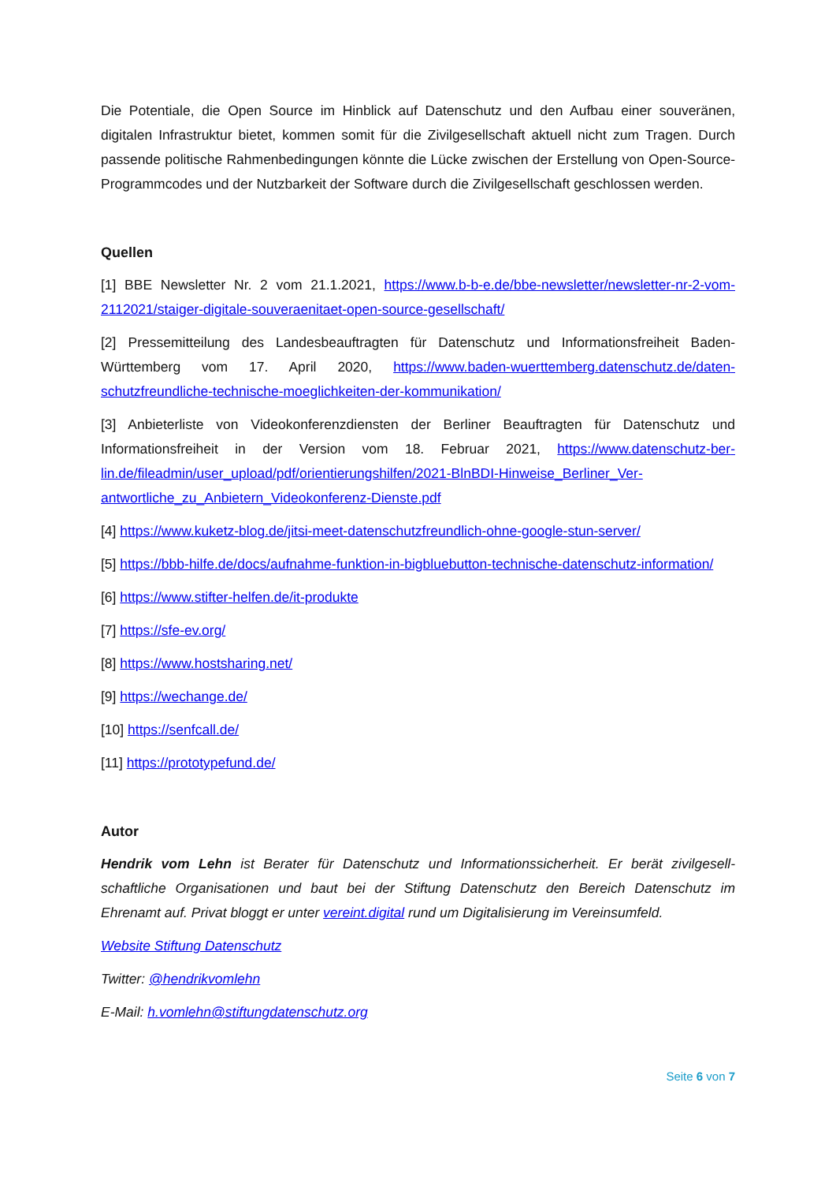Die Potentiale, die Open Source im Hinblick auf Datenschutz und den Aufbau einer souverä­nen, digitalen Infrastruktur bietet, kommen somit für die Zivilgesellschaft aktuell nicht zum Tragen. Durch passende politische Rahmenbedingungen könnte die Lücke zwischen der Er­stellung von Open-Source-Programmcodes und der Nutzbarkeit der Software durch die Zivil­gesellschaft geschlossen werden.
Quellen
[1] BBE Newsletter Nr. 2 vom 21.1.2021, https://www.b-b-e.de/bbe-newsletter/newsletter-nr-2-vom-2112021/staiger-digitale-souveraenitaet-open-source-gesellschaft/
[2] Pressemitteilung des Landesbeauftragten für Datenschutz und Informationsfreiheit Baden-Württemberg vom 17. April 2020, https://www.baden-wuerttemberg.datenschutz.de/daten­schutzfreundliche-technische-moeglichkeiten-der-kommunikation/
[3] Anbieterliste von Videokonferenzdiensten der Berliner Beauftragten für Datenschutz und Informationsfreiheit in der Version vom 18. Februar 2021, https://www.datenschutz-ber­lin.de/fileadmin/user_upload/pdf/orientierungshilfen/2021-BlnBDI-Hinweise_Berliner_Ver­antwortliche_zu_Anbietern_Videokonferenz-Dienste.pdf
[4] https://www.kuketz-blog.de/jitsi-meet-datenschutzfreundlich-ohne-google-stun-server/
[5] https://bbb-hilfe.de/docs/aufnahme-funktion-in-bigbluebutton-technische-datenschutz-information/
[6] https://www.stifter-helfen.de/it-produkte
[7] https://sfe-ev.org/
[8] https://www.hostsharing.net/
[9] https://wechange.de/
[10] https://senfcall.de/
[11] https://prototypefund.de/
Autor
Hendrik vom Lehn ist Berater für Datenschutz und Informationssicherheit. Er berät zivilgesell­schaftliche Organisationen und baut bei der Stiftung Datenschutz den Bereich Datenschutz im Ehrenamt auf. Privat bloggt er unter vereint.digital rund um Digitalisierung im Vereinsumfeld.
Website Stiftung Datenschutz
Twitter: @hendrikvomlehn
E-Mail: h.vomlehn@stiftungdatenschutz.org
Seite 6 von 7